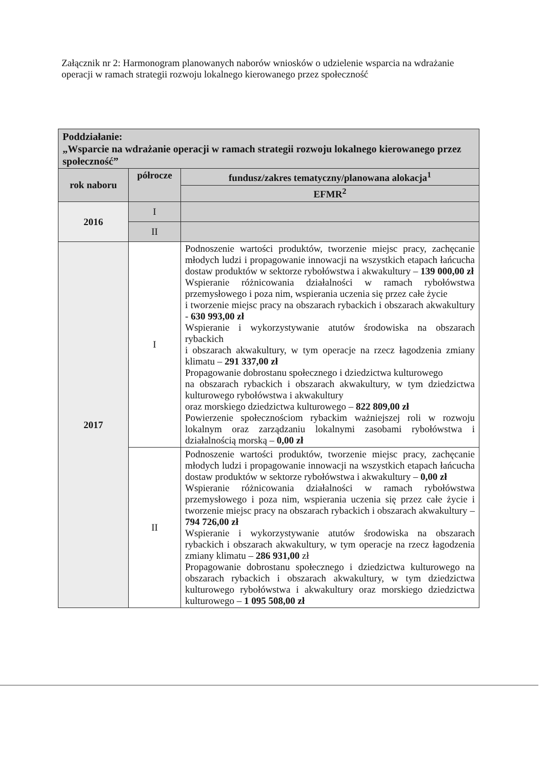Załącznik nr 2: Harmonogram planowanych naborów wniosków o udzielenie wsparcia na wdrażanie operacji w ramach strategii rozwoju lokalnego kierowanego przez społeczność
| Poddziałanie: „Wsparcie na wdrażanie operacji w ramach strategii rozwoju lokalnego kierowanego przez społeczność” | | |
| --- | --- | --- |
| rok naboru | półrocze | fundusz/zakres tematyczny/planowana alokacja<sup>1</sup> |
| | | EFMR<sup>2</sup> |
| 2016 | I | |
| | II | |
| 2017 | I | Podnoszenie wartości produktów, tworzenie miejsc pracy, zachęcanie młodych ludzi i propagowanie innowacji na wszystkich etapach łańcucha dostaw produktów w sektorze rybołówstwa i akwakultury – 139 000,00 zł Wspieranie różnicowania działalności w ramach rybołówstwa przemysłowego i poza nim, wspierania uczenia się przez całe życie i tworzenie miejsc pracy na obszarach rybackich i obszarach akwakultury - 630 993,00 zł Wspieranie i wykorzystywanie atutów środowiska na obszarach rybackich i obszarach akwakultury, w tym operacje na rzecz łagodzenia zmiany klimatu – 291 337,00 zł Propagowanie dobrostanu społecznego i dziedzictwa kulturowego na obszarach rybackich i obszarach akwakultury, w tym dziedzictwa kulturowego rybołówstwa i akwakultury oraz morskiego dziedzictwa kulturowego – 822 809,00 zł Powierzenie społecznościom rybackim ważniejszej roli w rozwoju lokalnym oraz zarządzaniu lokalnymi zasobami rybołówstwa i działalnością morską – 0,00 zł |
| | II | Podnoszenie wartości produktów, tworzenie miejsc pracy, zachęcanie młodych ludzi i propagowanie innowacji na wszystkich etapach łańcucha dostaw produktów w sektorze rybołówstwa i akwakultury – 0,00 zł Wspieranie różnicowania działalności w ramach rybołówstwa przemysłowego i poza nim, wspierania uczenia się przez całe życie i tworzenie miejsc pracy na obszarach rybackich i obszarach akwakultury – 794 726,00 zł Wspieranie i wykorzystywanie atutów środowiska na obszarach rybackich i obszarach akwakultury, w tym operacje na rzecz łagodzenia zmiany klimatu – 286 931,00 zł Propagowanie dobrostanu społecznego i dziedzictwa kulturowego na obszarach rybackich i obszarach akwakultury, w tym dziedzictwa kulturowego rybołówstwa i akwakultury oraz morskiego dziedzictwa kulturowego – 1 095 508,00 zł |